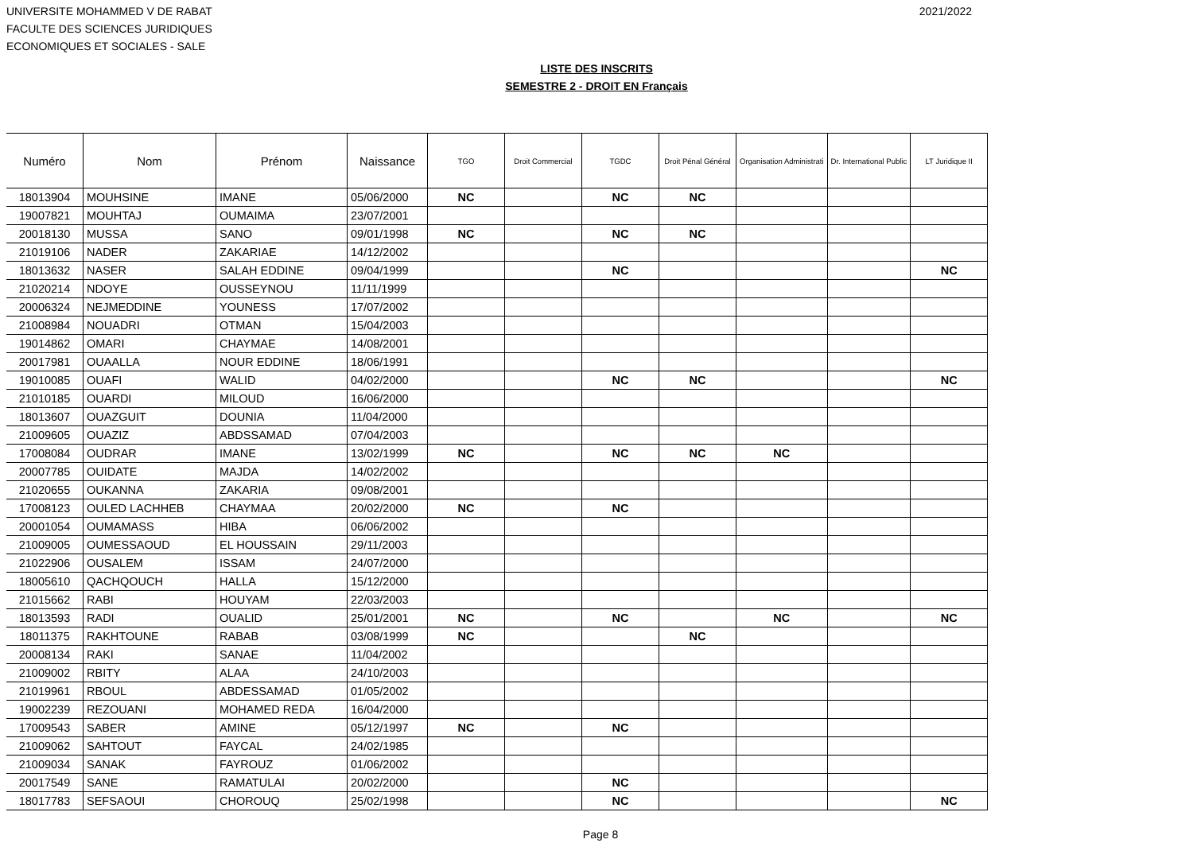UNIVERSITE MOHAMMED V DE RABAT
FACULTE DES SCIENCES JURIDIQUES
ECONOMIQUES ET SOCIALES - SALE
2021/2022
LISTE DES INSCRITS
SEMESTRE 2 - DROIT EN Français
| Numéro | Nom | Prénom | Naissance | TGO | Droit Commercial | TGDC | Droit Pénal Général | Organisation Administrati | Dr. International Public | LT Juridique II |
| --- | --- | --- | --- | --- | --- | --- | --- | --- | --- | --- |
| 18013904 | MOUHSINE | IMANE | 05/06/2000 | NC | | NC | NC | | | |
| 19007821 | MOUHTAJ | OUMAIMA | 23/07/2001 | | | | | | | |
| 20018130 | MUSSA | SANO | 09/01/1998 | NC | | NC | NC | | | |
| 21019106 | NADER | ZAKARIAE | 14/12/2002 | | | | | | | |
| 18013632 | NASER | SALAH EDDINE | 09/04/1999 | | | NC | | | | NC |
| 21020214 | NDOYE | OUSSEYNOU | 11/11/1999 | | | | | | | |
| 20006324 | NEJMEDDINE | YOUNESS | 17/07/2002 | | | | | | | |
| 21008984 | NOUADRI | OTMAN | 15/04/2003 | | | | | | | |
| 19014862 | OMARI | CHAYMAE | 14/08/2001 | | | | | | | |
| 20017981 | OUAALLA | NOUR EDDINE | 18/06/1991 | | | | | | | |
| 19010085 | OUAFI | WALID | 04/02/2000 | | | NC | NC | | | NC |
| 21010185 | OUARDI | MILOUD | 16/06/2000 | | | | | | | |
| 18013607 | OUAZGUIT | DOUNIA | 11/04/2000 | | | | | | | |
| 21009605 | OUAZIZ | ABDSSAMAD | 07/04/2003 | | | | | | | |
| 17008084 | OUDRAR | IMANE | 13/02/1999 | NC | | NC | NC | NC | | |
| 20007785 | OUIDATE | MAJDA | 14/02/2002 | | | | | | | |
| 21020655 | OUKANNA | ZAKARIA | 09/08/2001 | | | | | | | |
| 17008123 | OULED LACHHEB | CHAYMAA | 20/02/2000 | NC | | NC | | | | |
| 20001054 | OUMAMASS | HIBA | 06/06/2002 | | | | | | | |
| 21009005 | OUMESSAOUD | EL HOUSSAIN | 29/11/2003 | | | | | | | |
| 21022906 | OUSALEM | ISSAM | 24/07/2000 | | | | | | | |
| 18005610 | QACHQOUCH | HALLA | 15/12/2000 | | | | | | | |
| 21015662 | RABI | HOUYAM | 22/03/2003 | | | | | | | |
| 18013593 | RADI | OUALID | 25/01/2001 | NC | | NC | | NC | | NC |
| 18011375 | RAKHTOUNE | RABAB | 03/08/1999 | NC | | | NC | | | |
| 20008134 | RAKI | SANAE | 11/04/2002 | | | | | | | |
| 21009002 | RBITY | ALAA | 24/10/2003 | | | | | | | |
| 21019961 | RBOUL | ABDESSAMAD | 01/05/2002 | | | | | | | |
| 19002239 | REZOUANI | MOHAMED REDA | 16/04/2000 | | | | | | | |
| 17009543 | SABER | AMINE | 05/12/1997 | NC | | NC | | | | |
| 21009062 | SAHTOUT | FAYCAL | 24/02/1985 | | | | | | | |
| 21009034 | SANAK | FAYROUZ | 01/06/2002 | | | | | | | |
| 20017549 | SANE | RAMATULAI | 20/02/2000 | | | NC | | | | |
| 18017783 | SEFSAOUI | CHOROUQ | 25/02/1998 | | | NC | | | | NC |
Page 8